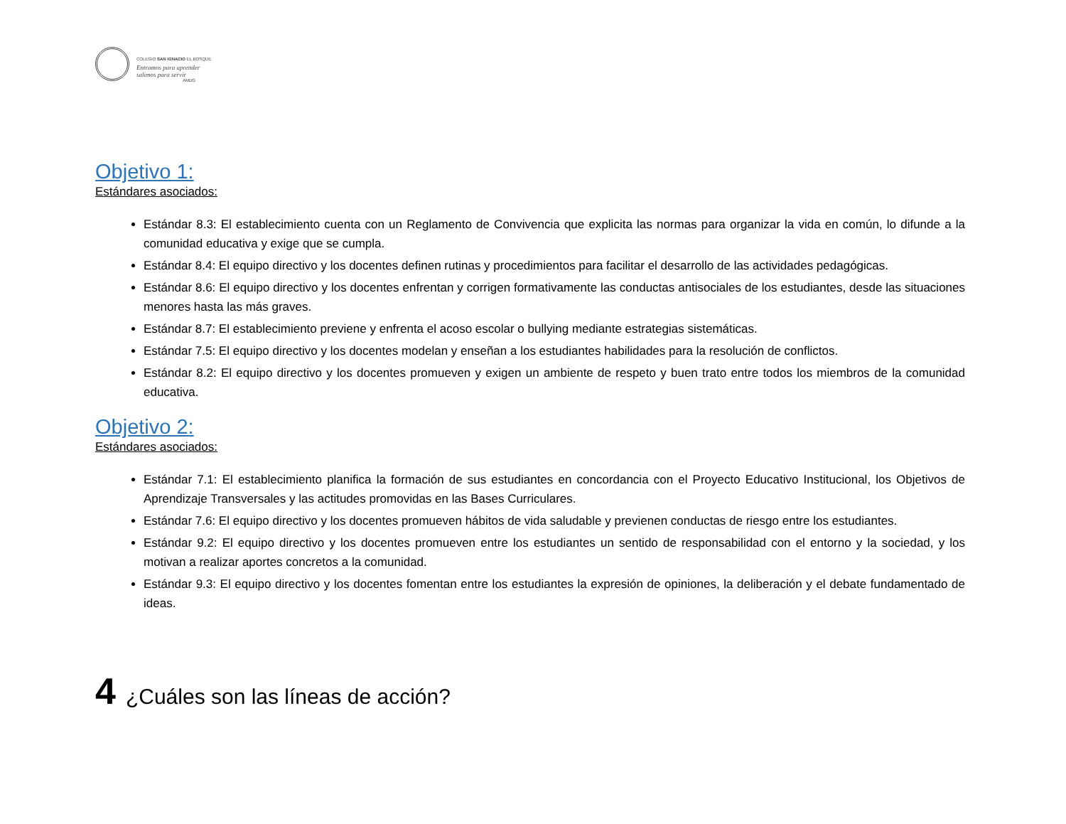COLEGIO SAN IGNACIO EL BOSQUE
Entramos para aprender
salimos para servir
AMDG
Objetivo 1:
Estándares asociados:
Estándar 8.3: El establecimiento cuenta con un Reglamento de Convivencia que explicita las normas para organizar la vida en común, lo difunde a la comunidad educativa y exige que se cumpla.
Estándar 8.4: El equipo directivo y los docentes definen rutinas y procedimientos para facilitar el desarrollo de las actividades pedagógicas.
Estándar 8.6: El equipo directivo y los docentes enfrentan y corrigen formativamente las conductas antisociales de los estudiantes, desde las situaciones menores hasta las más graves.
Estándar 8.7: El establecimiento previene y enfrenta el acoso escolar o bullying mediante estrategias sistemáticas.
Estándar 7.5: El equipo directivo y los docentes modelan y enseñan a los estudiantes habilidades para la resolución de conflictos.
Estándar 8.2: El equipo directivo y los docentes promueven y exigen un ambiente de respeto y buen trato entre todos los miembros de la comunidad educativa.
Objetivo 2:
Estándares asociados:
Estándar 7.1: El establecimiento planifica la formación de sus estudiantes en concordancia con el Proyecto Educativo Institucional, los Objetivos de Aprendizaje Transversales y las actitudes promovidas en las Bases Curriculares.
Estándar 7.6: El equipo directivo y los docentes promueven hábitos de vida saludable y previenen conductas de riesgo entre los estudiantes.
Estándar 9.2: El equipo directivo y los docentes promueven entre los estudiantes un sentido de responsabilidad con el entorno y la sociedad, y los motivan a realizar aportes concretos a la comunidad.
Estándar 9.3: El equipo directivo y los docentes fomentan entre los estudiantes la expresión de opiniones, la deliberación y el debate fundamentado de ideas.
4 ¿Cuáles son las líneas de acción?